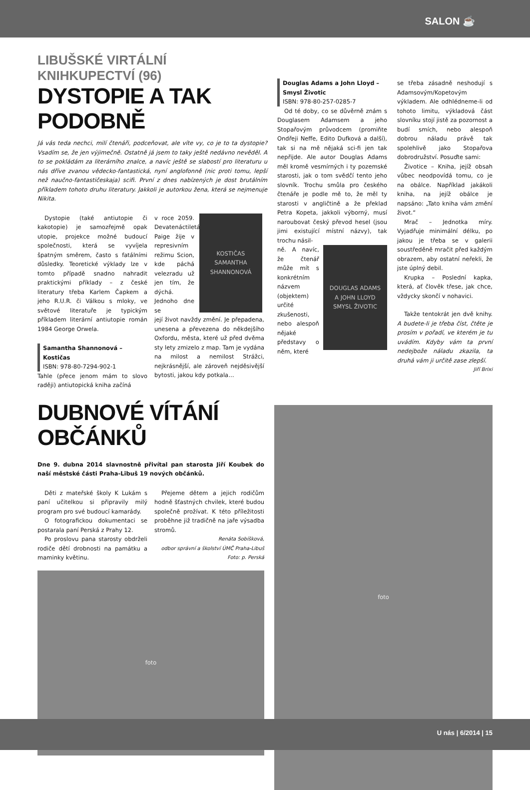SALON ☕
LIBUŠSKÉ VIRTÁLNÍ KNIHKUPECTVÍ (96)
DYSTOPIE A TAK PODOBNĚ
Já vás teda nechci, milí čtenáři, podceňovat, ale víte vy, co je to ta dystopie? Vsadím se, že jen výjimečně. Ostatně já jsem to taky ještě nedávno nevěděl. A to se pokládám za literárního znalce, a navíc ještě se slabostí pro literaturu u nás dříve zvanou vědecko-fantastická, nyní anglofonně (nic proti tomu, lepší než naučno-fantastičeskaja) scifi. První z dnes nabízených je dost brutálním příkladem tohoto druhu literatury. Jakkoli je autorkou žena, která se nejmenuje Nikita.
Dystopie (také antiutopie či kakotopie) je samozřejmě opak utopie, projekce možné budoucí společnosti, která se vyvíjela špatným směrem, často s fatálními důsledky. Teoretické výklady lze v tomto případě snadno nahradit praktickými příklady – z české literatury třeba Karlem Čapkem a jeho R.U.R. či Válkou s mloky, ve světové literatuře je typickým příkladem literární antiutopie román 1984 George Orwela.
Samantha Shannonová – Kostičas
ISBN: 978-80-7294-902-1
Tahle (přece jenom mám to slovo raději) antiutopická kniha začíná
v roce 2059. Devatenáctiletá Paige žije v represivním režimu Scion, kde páchá velezradu už jen tím, že dýchá. Jednoho dne se
KOSTIČAS
SAMANTHA SHANNONOVÁ
její život navždy změní. Je přepadena, unesena a převezena do někdejšího Oxfordu, města, které už před dvěma sty lety zmizelo z map. Tam je vydána na milost a nemilost Strážci, nejkrásnější, ale zároveň nejděsivější bytosti, jakou kdy potkala…
Douglas Adams a John Lloyd – Smysl Životic
ISBN: 978-80-257-0285-7
Od té doby, co se důvěrně znám s Douglasem Adamsem a jeho Stopařovým průvodcem (promiňte Ondřeji Neffe, Edito Dufková a další), tak si na mě nějaká sci-fi jen tak nepřijde. Ale autor Douglas Adams měl kromě vesmírných i ty pozemské starosti, jak o tom svědčí tento jeho slovník. Trochu smůla pro českého čtenáře je podle mě to, že měl ty starosti v angličtině a že překlad Petra Kopeta, jakkoli výborný, musí naroubovat český převod hesel (jsou jimi existující místní názvy), tak trochu násil-
ně. A navíc, že čtenář může mít s konkrétním názvem (objektem) určité zkušenosti, nebo alespoň nějaké představy o něm, které
DOUGLAS ADAMS
A JOHN LLOYD
SMYSL ŽIVOTIC
se třeba zásadně neshodují s Adamsovým/Kopetovým výkladem. Ale odhlédneme-li od tohoto limitu, výkladová část slovníku stojí jistě za pozornost a budí smích, nebo alespoň dobrou náladu právě tak spolehlivě jako Stopařova dobrodružství. Posuďte sami:
Životice – Kniha, jejíž obsah vůbec neodpovídá tomu, co je na obálce. Například jakákoli kniha, na jejíž obálce je napsáno: „Tato kniha vám změní život.“
Mrač – Jednotka míry. Vyjadřuje minimální délku, po jakou je třeba se v galerii soustředěně mračit před každým obrazem, aby ostatní neřekli, že jste úplný debil.
Krupka – Poslední kapka, která, ať člověk třese, jak chce, vždycky skončí v nohavici.
Takže tentokrát jen dvě knihy. A budete-li je třeba číst, čtěte je prosím v pořadí, ve kterém je tu uvádím. Kdyby vám ta první nedejbože náladu zkazila, ta druhá vám ji určitě zase zlepší.
Jiří Brixi
DUBNOVÉ VÍTÁNÍ OBČÁNKŮ
Dne 9. dubna 2014 slavnostně přivítal pan starosta Jiří Koubek do naší městské části Praha-Libuš 19 nových občánků.
Děti z mateřské školy K Lukám s paní učitelkou si připravily milý program pro své budoucí kamarády.
O fotografickou dokumentaci se postarala paní Perská z Prahy 12.
Po proslovu pana starosty obdrželi rodiče dětí drobnosti na památku a maminky květinu.
Přejeme dětem a jejich rodičům hodně šťastných chvilek, které budou společně prožívat. K této příležitosti proběhne již tradičně na jaře výsadba stromů.
Renáta Sobíšková,
odbor správní a školství ÚMČ Praha-Libuš
Foto: p. Perská
foto
foto
U nás | 6/2014 | 15